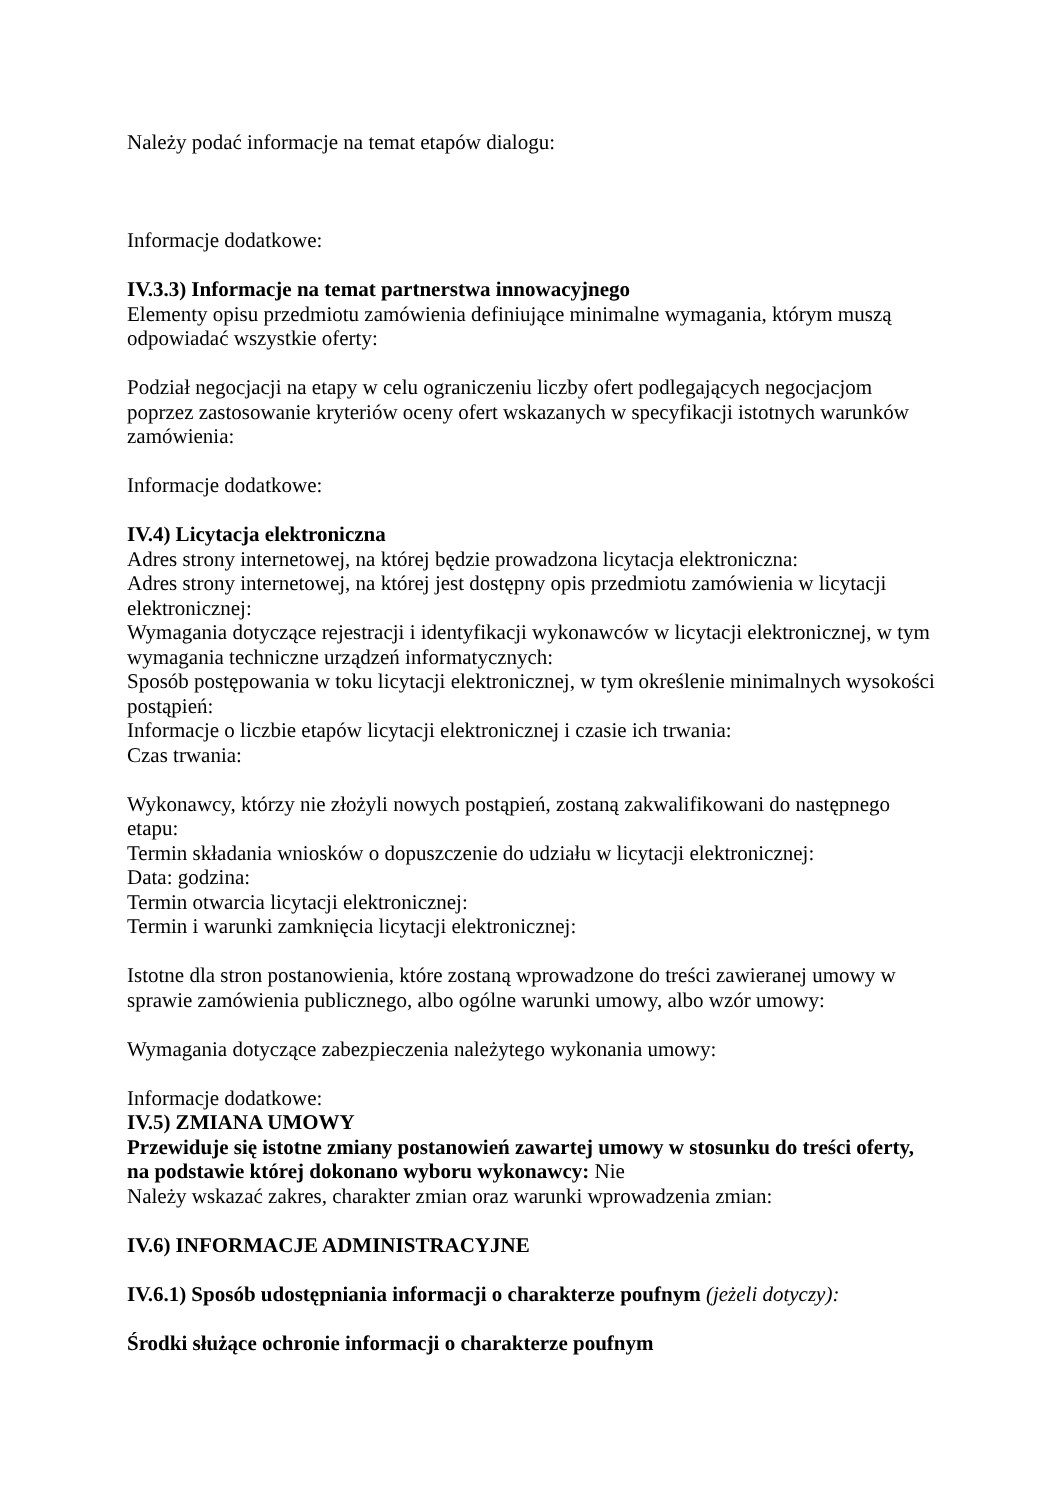Należy podać informacje na temat etapów dialogu:
Informacje dodatkowe:
IV.3.3) Informacje na temat partnerstwa innowacyjnego
Elementy opisu przedmiotu zamówienia definiujące minimalne wymagania, którym muszą odpowiadać wszystkie oferty:
Podział negocjacji na etapy w celu ograniczeniu liczby ofert podlegających negocjacjom poprzez zastosowanie kryteriów oceny ofert wskazanych w specyfikacji istotnych warunków zamówienia:
Informacje dodatkowe:
IV.4) Licytacja elektroniczna
Adres strony internetowej, na której będzie prowadzona licytacja elektroniczna:
Adres strony internetowej, na której jest dostępny opis przedmiotu zamówienia w licytacji elektronicznej:
Wymagania dotyczące rejestracji i identyfikacji wykonawców w licytacji elektronicznej, w tym wymagania techniczne urządzeń informatycznych:
Sposób postępowania w toku licytacji elektronicznej, w tym określenie minimalnych wysokości postąpień:
Informacje o liczbie etapów licytacji elektronicznej i czasie ich trwania:
Czas trwania:
Wykonawcy, którzy nie złożyli nowych postąpień, zostaną zakwalifikowani do następnego etapu:
Termin składania wniosków o dopuszczenie do udziału w licytacji elektronicznej:
Data: godzina:
Termin otwarcia licytacji elektronicznej:
Termin i warunki zamknięcia licytacji elektronicznej:
Istotne dla stron postanowienia, które zostaną wprowadzone do treści zawieranej umowy w sprawie zamówienia publicznego, albo ogólne warunki umowy, albo wzór umowy:
Wymagania dotyczące zabezpieczenia należytego wykonania umowy:
Informacje dodatkowe:
IV.5) ZMIANA UMOWY
Przewiduje się istotne zmiany postanowień zawartej umowy w stosunku do treści oferty, na podstawie której dokonano wyboru wykonawcy: Nie
Należy wskazać zakres, charakter zmian oraz warunki wprowadzenia zmian:
IV.6) INFORMACJE ADMINISTRACYJNE
IV.6.1) Sposób udostępniania informacji o charakterze poufnym (jeżeli dotyczy):
Środki służące ochronie informacji o charakterze poufnym